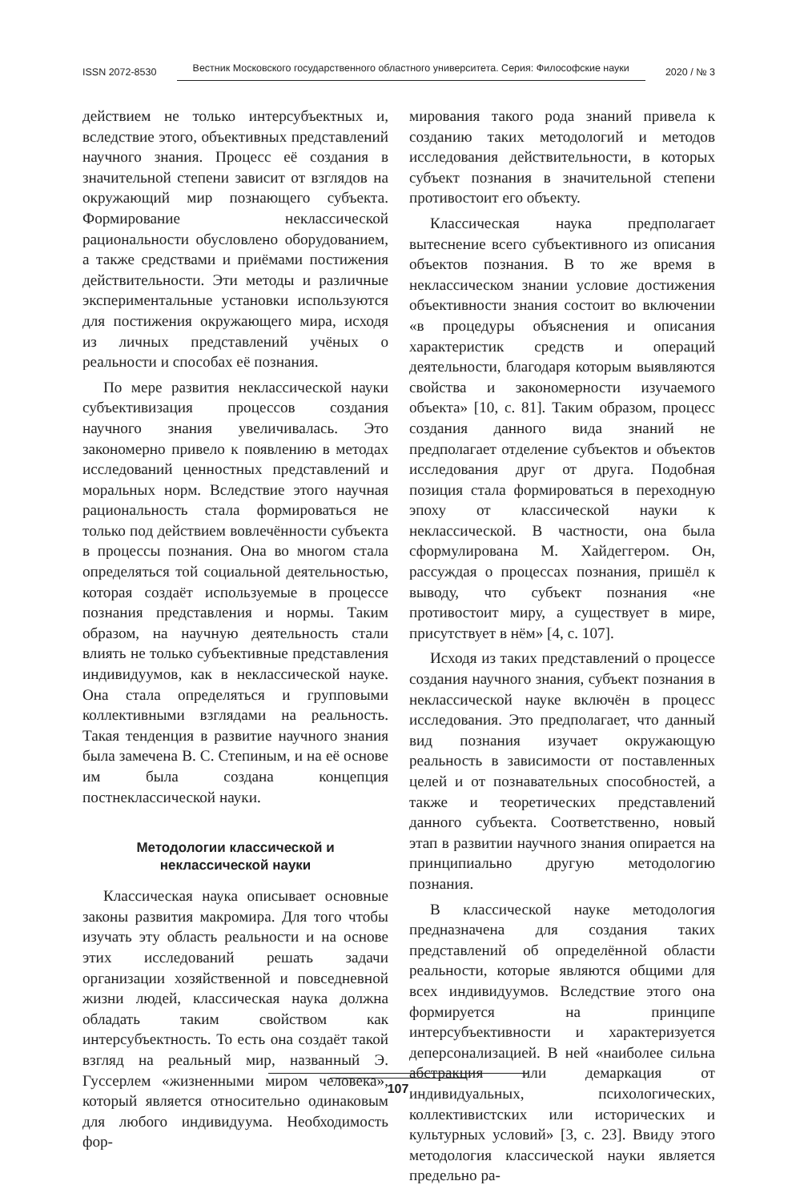ISSN 2072-8530 Вестник Московского государственного областного университета. Серия: Философские науки 2020 / № 3
действием не только интерсубъектных и, вследствие этого, объективных представлений научного знания. Процесс её создания в значительной степени зависит от взглядов на окружающий мир познающего субъекта. Формирование неклассической рациональности обусловлено оборудованием, а также средствами и приёмами постижения действительности. Эти методы и различные экспериментальные установки используются для постижения окружающего мира, исходя из личных представлений учёных о реальности и способах её познания.
По мере развития неклассической науки субъективизация процессов создания научного знания увеличивалась. Это закономерно привело к появлению в методах исследований ценностных представлений и моральных норм. Вследствие этого научная рациональность стала формироваться не только под действием вовлечённости субъекта в процессы познания. Она во многом стала определяться той социальной деятельностью, которая создаёт используемые в процессе познания представления и нормы. Таким образом, на научную деятельность стали влиять не только субъективные представления индивидуумов, как в неклассической науке. Она стала определяться и групповыми коллективными взглядами на реальность. Такая тенденция в развитие научного знания была замечена В. С. Степиным, и на её основе им была создана концепция постнеклассической науки.
Методологии классической и
неклассической науки
Классическая наука описывает основные законы развития макромира. Для того чтобы изучать эту область реальности и на основе этих исследований решать задачи организации хозяйственной и повседневной жизни людей, классическая наука должна обладать таким свойством как интерсубъектность. То есть она создаёт такой взгляд на реальный мир, названный Э. Гуссерлем «жизненными миром человека», который является относительно одинаковым для любого индивидуума. Необходимость фор-
мирования такого рода знаний привела к созданию таких методологий и методов исследования действительности, в которых субъект познания в значительной степени противостоит его объекту.
Классическая наука предполагает вытеснение всего субъективного из описания объектов познания. В то же время в неклассическом знании условие достижения объективности знания состоит во включении «в процедуры объяснения и описания характеристик средств и операций деятельности, благодаря которым выявляются свойства и закономерности изучаемого объекта» [10, с. 81]. Таким образом, процесс создания данного вида знаний не предполагает отделение субъектов и объектов исследования друг от друга. Подобная позиция стала формироваться в переходную эпоху от классической науки к неклассической. В частности, она была сформулирована М. Хайдеггером. Он, рассуждая о процессах познания, пришёл к выводу, что субъект познания «не противостоит миру, а существует в мире, присутствует в нём» [4, с. 107].
Исходя из таких представлений о процессе создания научного знания, субъект познания в неклассической науке включён в процесс исследования. Это предполагает, что данный вид познания изучает окружающую реальность в зависимости от поставленных целей и от познавательных способностей, а также и теоретических представлений данного субъекта. Соответственно, новый этап в развитии научного знания опирается на принципиально другую методологию познания.
В классической науке методология предназначена для создания таких представлений об определённой области реальности, которые являются общими для всех индивидуумов. Вследствие этого она формируется на принципе интерсубъективности и характеризуется деперсонализацией. В ней «наиболее сильна абстракция или демаркация от индивидуальных, психологических, коллективистских или исторических и культурных условий» [3, с. 23]. Ввиду этого методология классической науки является предельно ра-
107